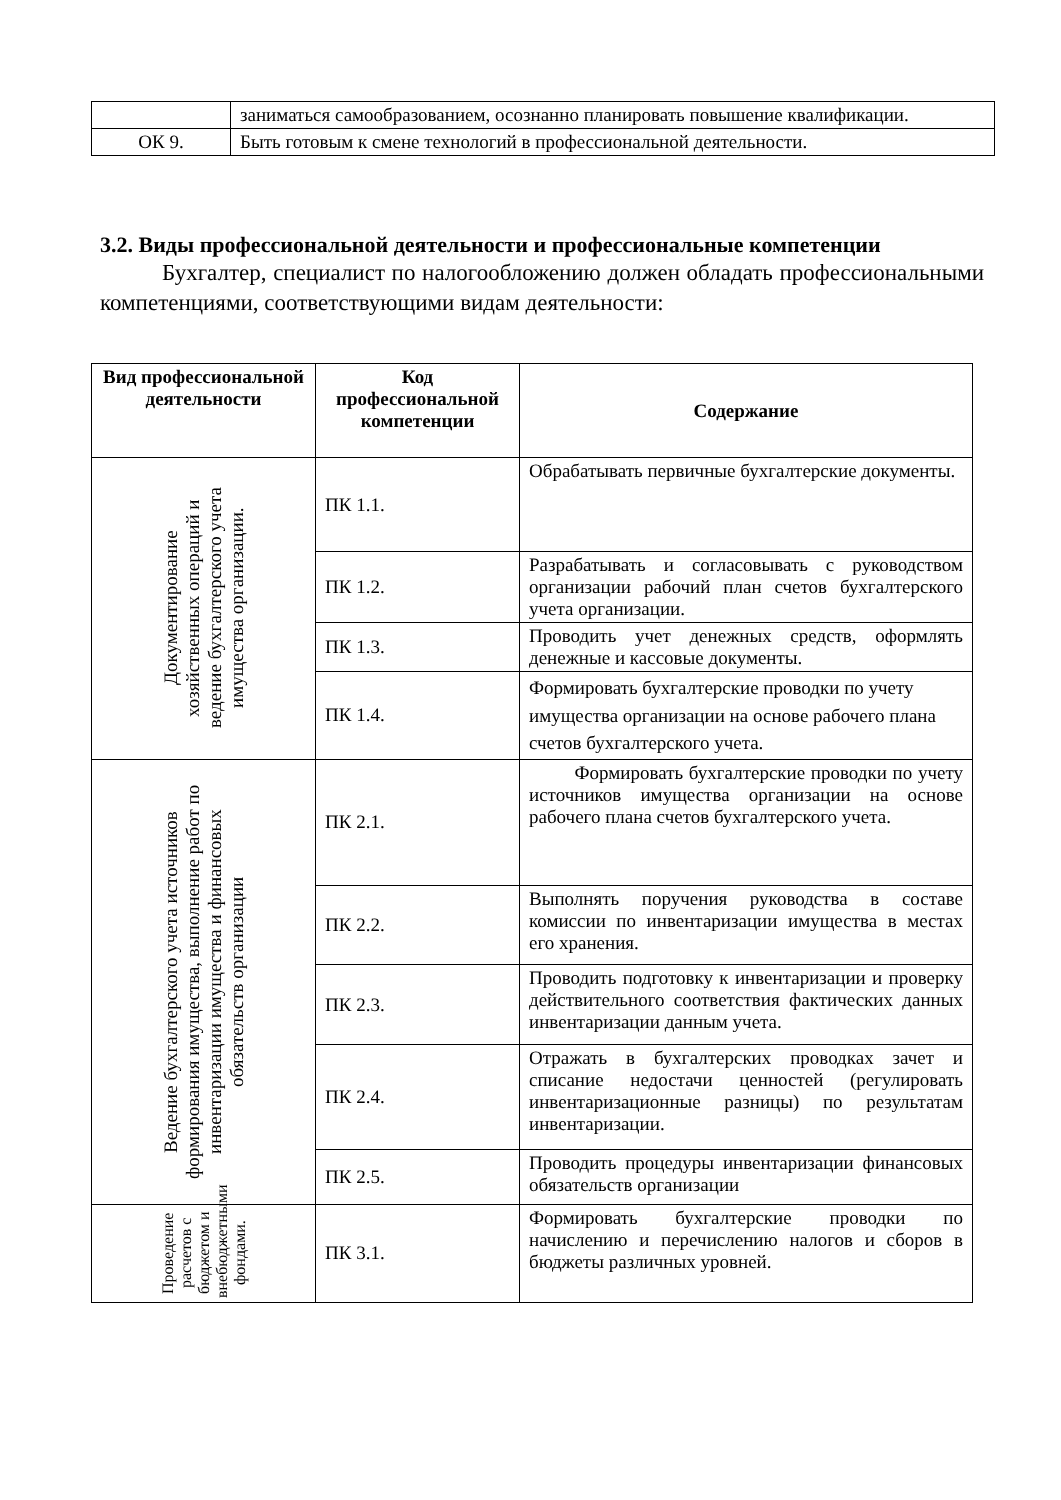| | заниматься самообразованием, осознанно планировать повышение квалификации. |
| ОК 9. | Быть готовым к смене технологий в профессиональной деятельности. |
3.2. Виды профессиональной деятельности и профессиональные компетенции
Бухгалтер, специалист по налогообложению должен обладать профессиональными компетенциями, соответствующими видам деятельности:
| Вид профессиональной деятельности | Код профессиональной компетенции | Содержание |
| --- | --- | --- |
| Документирование хозяйственных операций и ведение бухгалтерского учета имущества организации. | ПК 1.1. | Обрабатывать первичные бухгалтерские документы. |
| | ПК 1.2. | Разрабатывать и согласовывать с руководством организации рабочий план счетов бухгалтерского учета организации. |
| | ПК 1.3. | Проводить учет денежных средств, оформлять денежные и кассовые документы. |
| | ПК 1.4. | Формировать бухгалтерские проводки по учету имущества организации на основе рабочего плана счетов бухгалтерского учета. |
| Ведение бухгалтерского учета источников формирования имущества, выполнение работ по инвентаризации имущества и финансовых обязательств организации | ПК 2.1. | Формировать бухгалтерские проводки по учету источников имущества организации на основе рабочего плана счетов бухгалтерского учета. |
| | ПК 2.2. | Выполнять поручения руководства в составе комиссии по инвентаризации имущества в местах его хранения. |
| | ПК 2.3. | Проводить подготовку к инвентаризации и проверку действительного соответствия фактических данных инвентаризации данным учета. |
| | ПК 2.4. | Отражать в бухгалтерских проводках зачет и списание недостачи ценностей (регулировать инвентаризационные разницы) по результатам инвентаризации. |
| | ПК 2.5. | Проводить процедуры инвентаризации финансовых обязательств организации |
| Проведение расчетов с бюджетом и внебюджетными фондами. | ПК 3.1. | Формировать бухгалтерские проводки по начислению и перечислению налогов и сборов в бюджеты различных уровней. |